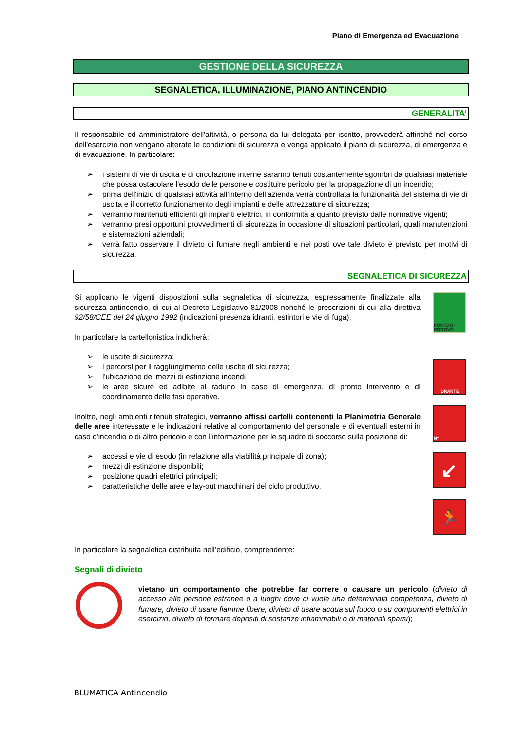Piano di Emergenza ed Evacuazione
GESTIONE DELLA SICUREZZA
SEGNALETICA, ILLUMINAZIONE, PIANO ANTINCENDIO
GENERALITA’
Il responsabile ed amministratore dell'attività, o persona da lui delegata per iscritto, provvederà affinché nel corso dell'esercizio non vengano alterate le condizioni di sicurezza e venga applicato il piano di sicurezza, di emergenza e di evacuazione. In particolare:
➢ i sistemi di vie di uscita e di circolazione interne saranno tenuti costantemente sgombri da qualsiasi materiale che possa ostacolare l'esodo delle persone e costituire pericolo per la propagazione di un incendio;
➢ prima dell'inizio di qualsiasi attività all’interno dell’azienda verrà controllata la funzionalità del sistema di vie di uscita e il corretto funzionamento degli impianti e delle attrezzature di sicurezza;
➢ verranno mantenuti efficienti gli impianti elettrici, in conformità a quanto previsto dalle normative vigenti;
➢ verranno presi opportuni provvedimenti di sicurezza in occasione di situazioni particolari, quali manutenzioni e sistemazioni aziendali;
➢ verrà fatto osservare il divieto di fumare negli ambienti e nei posti ove tale divieto è previsto per motivi di sicurezza.
SEGNALETICA DI SICUREZZA
Si applicano le vigenti disposizioni sulla segnaletica di sicurezza, espressamente finalizzate alla sicurezza antincendio, di cui al Decreto Legislativo 81/2008 nonché le prescrizioni di cui alla direttiva 92/58/CEE del 24 giugno 1992 (indicazioni presenza idranti, estintori e vie di fuga).
In particolare la cartellonistica indicherà:
➢ le uscite di sicurezza;
➢ i percorsi per il raggiungimento delle uscite di sicurezza;
➢ l'ubicazione dei mezzi di estinzione incendi
➢ le aree sicure ed adibite al raduno in caso di emergenza, di pronto intervento e di coordinamento delle fasi operative.
Inoltre, negli ambienti ritenuti strategici, verranno affissi cartelli contenenti la Planimetria Generale delle aree interessate e le indicazioni relative al comportamento del personale e di eventuali esterni in caso d'incendio o di altro pericolo e con l’informazione per le squadre di soccorso sulla posizione di:
➢ accessi e vie di esodo (in relazione alla viabilità principale di zona);
➢ mezzi di estinzione disponibili;
➢ posizione quadri elettrici principali;
➢ caratteristiche delle aree e lay-out macchinari del ciclo produttivo.
PUNTO DI RITROVO
IDRANTE
N°
↙
🏃
In particolare la segnaletica distribuita nell’edificio, comprendente:
Segnali di divieto
vietano un comportamento che potrebbe far correre o causare un pericolo (divieto di accesso alle persone estranee o a luoghi dove ci vuole una determinata competenza, divieto di fumare, divieto di usare fiamme libere, divieto di usare acqua sul fuoco o su componenti elettrici in esercizio, divieto di formare depositi di sostanze infiammabili o di materiali sparsi);
BLUMATICA Antincendio